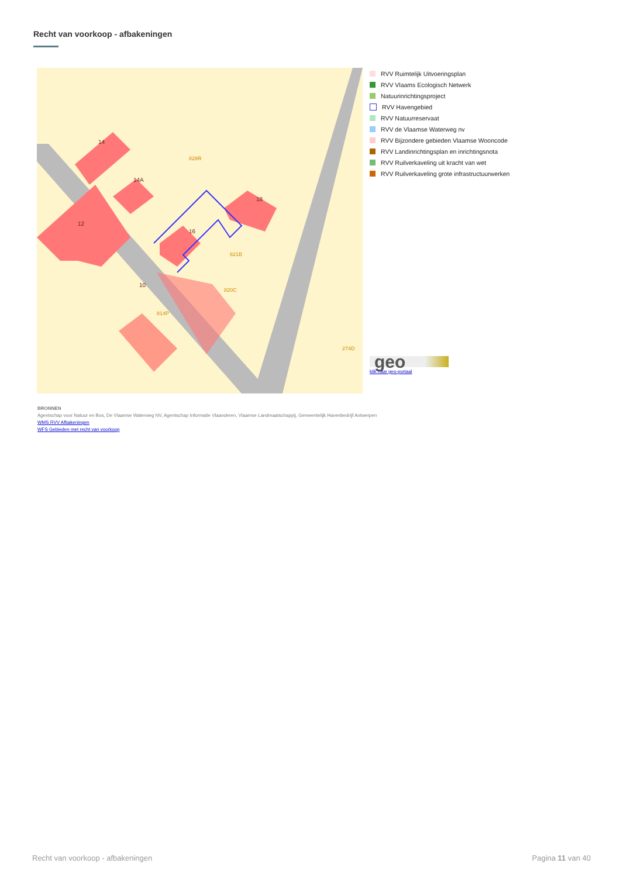Recht van voorkoop - afbakeningen
14
14A
12
16
18
10
828R
821B
820C
814P
274D
RVV Ruimtelijk Uitvoeringsplan
RVV Vlaams Ecologisch Netwerk
Natuurinrichtingsproject
RVV Havengebied
RVV Natuurreservaat
RVV de Vlaamse Waterweg nv
RVV Bijzondere gebieden Vlaamse Wooncode
RVV Landinrichtingsplan en inrichtingsnota
RVV Ruilverkaveling uit kracht van wet
RVV Ruilverkaveling grote infrastructuurwerken
geo
klik naar geo-portaal
BRONNEN
Agentschap voor Natuur en Bos, De Vlaamse Waterweg NV, Agentschap Informatie Vlaanderen, Vlaamse Landmaatschappij, Gemeentelijk Havenbedrijf Antwerpen
WMS RVV Afbakeningen
WFS Gebieden met recht van voorkoop
Recht van voorkoop - afbakeningen
Pagina 11 van 40